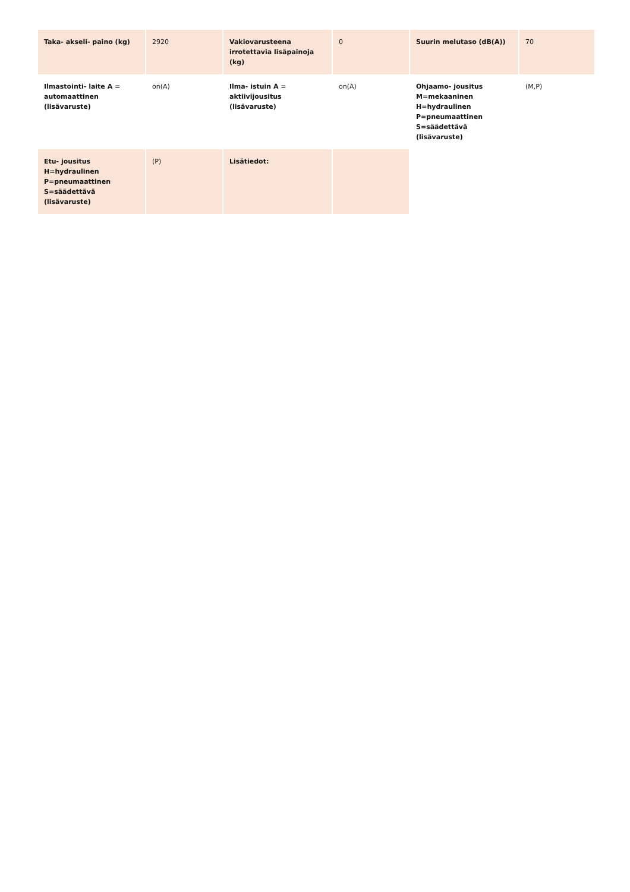| Taka- akseli- paino (kg) | 2920 | Vakiovarusteena irrotettavia lisäpainoja (kg) | 0 | Suurin melutaso (dB(A)) | 70 |
| Ilmastointi- laite A = automaattinen (lisävaruste) | on(A) | Ilma- istuin A = aktiivijousitus (lisävaruste) | on(A) | Ohjaamo- jousitus M=mekaaninen H=hydraulinen P=pneumaattinen S=säädettävä (lisävaruste) | (M,P) |
| Etu- jousitus H=hydraulinen P=pneumaattinen S=säädettävä (lisävaruste) | (P) | Lisätiedot: | | | |